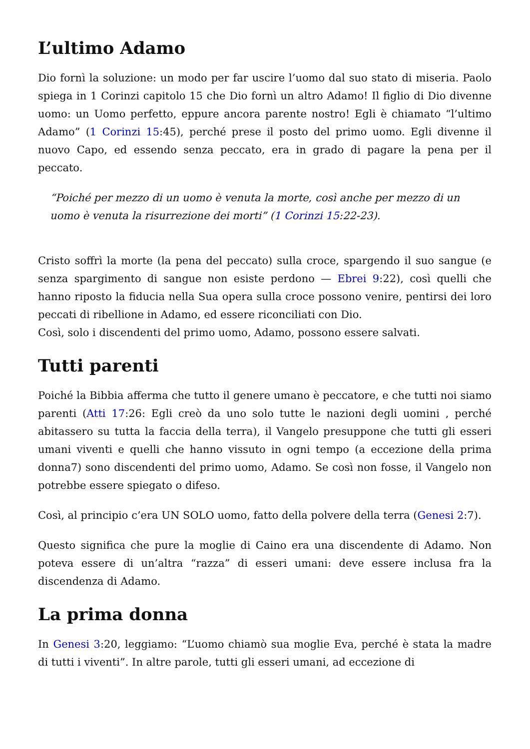L’ultimo Adamo
Dio fornì la soluzione: un modo per far uscire l’uomo dal suo stato di miseria. Paolo spiega in 1 Corinzi capitolo 15 che Dio fornì un altro Adamo! Il figlio di Dio divenne uomo: un Uomo perfetto, eppure ancora parente nostro! Egli è chiamato “l’ultimo Adamo” (1 Corinzi 15:45), perché prese il posto del primo uomo. Egli divenne il nuovo Capo, ed essendo senza peccato, era in grado di pagare la pena per il peccato.
“Poiché per mezzo di un uomo è venuta la morte, così anche per mezzo di un uomo è venuta la risurrezione dei morti” (1 Corinzi 15:22-23).
Cristo soffrì la morte (la pena del peccato) sulla croce, spargendo il suo sangue (e senza spargimento di sangue non esiste perdono — Ebrei 9:22), così quelli che hanno riposto la fiducia nella Sua opera sulla croce possono venire, pentirsi dei loro peccati di ribellione in Adamo, ed essere riconciliati con Dio.
Così, solo i discendenti del primo uomo, Adamo, possono essere salvati.
Tutti parenti
Poiché la Bibbia afferma che tutto il genere umano è peccatore, e che tutti noi siamo parenti (Atti 17:26: Egli creò da uno solo tutte le nazioni degli uomini , perché abitassero su tutta la faccia della terra), il Vangelo presuppone che tutti gli esseri umani viventi e quelli che hanno vissuto in ogni tempo (a eccezione della prima donna7) sono discendenti del primo uomo, Adamo. Se così non fosse, il Vangelo non potrebbe essere spiegato o difeso.
Così, al principio c’era UN SOLO uomo, fatto della polvere della terra (Genesi 2:7).
Questo significa che pure la moglie di Caino era una discendente di Adamo. Non poteva essere di un’altra “razza” di esseri umani: deve essere inclusa fra la discendenza di Adamo.
La prima donna
In Genesi 3:20, leggiamo: “L’uomo chiamò sua moglie Eva, perché è stata la madre di tutti i viventi”. In altre parole, tutti gli esseri umani, ad eccezione di